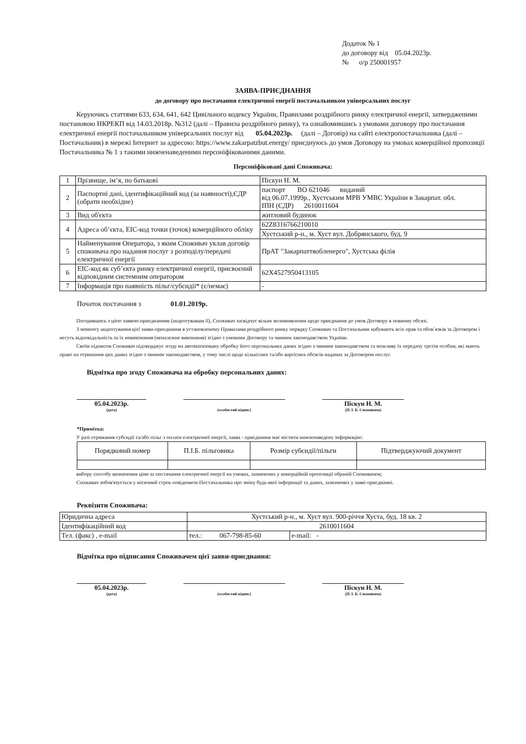Додаток № 1
до договору від 05.04.2023р.
№ о/р 250001957
ЗАЯВА-ПРИЄДНАННЯ
до договору про постачання електричної енергії постачальником універсальних послуг
Керуючись статтями 633, 634, 641, 642 Цивільного кодексу України, Правилами роздрібного ринку електричної енергії, затвердженими постановою НКРЕКП від 14.03.2018р. №312 (далі – Правила роздрібного ринку), та ознайомившись з умовами договору про постачання електричної енергії постачальником універсальних послуг від 05.04.2023р. (далі – Договір) на сайті електропостачальника (далі – Постачальник) в мережі Інтернет за адресою: https://www.zakarpatzbut.energy/ приєднуюсь до умов Договору на умовах комерційної пропозиції Постачальника № 1 з такими нижченаведеними персоніфікованими даними.
Персоніфіковані дані Споживача:
| 1 | Прізвище, ім’я, по батькові | Піскун Н. М. |
| 2 | Паспортні дані, ідентифікаційний код (за наявності),ЄДР (обрати необхідне) | паспорт ВО 621046 виданий від 06.07.1999р., Хустським МРВ УМВС України в Закарпат. обл. ІПН (ЄДР) 2610011604 |
| 3 | Вид об'єкта | житловий будинок |
| 4 | Адреса об’єкта, ЕІС-код точки (точок) комерційного обліку | 62Z8316766210010 |
| | | Хустський р-н., м. Хуст вул. Добрянського, буд. 9 |
| 5 | Найменування Оператора, з яким Споживач уклав договір споживача про надання послуг з розподілу/передачі електричної енергії | ПрАТ "Закарпаттяобленерго", Хустська філія |
| 6 | ЕІС-код як суб’єкта ринку електричної енергії, присвоєний відповідним системним оператором | 62X4527950413105 |
| 7 | Інформація про наявність пільг/субсидії* (є/немає) | - |
Початок постачання з 01.01.2019р.
Погодившись з цією заявою-приєднанням (акцептувавши її), Споживач засвідчує вільне волевиявлення щодо приєднання до умов Договору в повному обсязі.
З моменту акцептування цієї заяви-приєднання в установленому Правилами роздрібного ринку порядку Споживач та Постачальник набувають всіх прав та обов`язків за Договором і несуть відповідальність за їх невиконання (неналежне виконання) згідно з умовами Договору та чинним законодавством України.
Своїм підписом Споживач підтверджує згоду на автоматизовану обробку його персональних даних згідно з чинним законодавством та можливу їх передачу третім особам, які мають право на отримання цих даних згідно з чинним законодавством, у тому числі щодо кількісних та/або вартісних обсягів наданих за Договором послуг.
Відмітка про згоду Споживача на обробку персональних даних:
05.04.2023р.
(дата)
(особистий підпис)
Піскун Н. М.
(П. І. Б. Споживача)
*Примітка:
У разі отримання субсидії та/або пільг з оплати електричної енергії, заява - приєднання має містити нижченаведену інформацію:
| Порядковий номер | П.І.Б. пільговика | Розмір субсидії/пільги | Підтверджуючий документ |
| --- | --- | --- | --- |
вибору способу визначення ціни за постачання електричної енергії на умовах, зазначених у комерційній пропозиції обраній Споживачем;
Споживач зобов'язується у місячний строк повідомити Постачальника про зміну будь-якої інформації та даних, зазначених у заяві-приєднанні.
Реквізити Споживача:
| Юридична адреса | Хустський р-н., м. Хуст вул. 900-річчя Хуста, буд. 18 кв. 2 | |
| Ідентифікаційний код | 2610011604 | |
| Тел. (факс) , e-mail | тел.: 067-798-85-60 | e-mail: - |
Відмітка про підписання Споживачем цієї заяви-приєднання:
05.04.2023р.
(дата)
(особистий підпис)
Піскун Н. М.
(П. І. Б. Споживача)